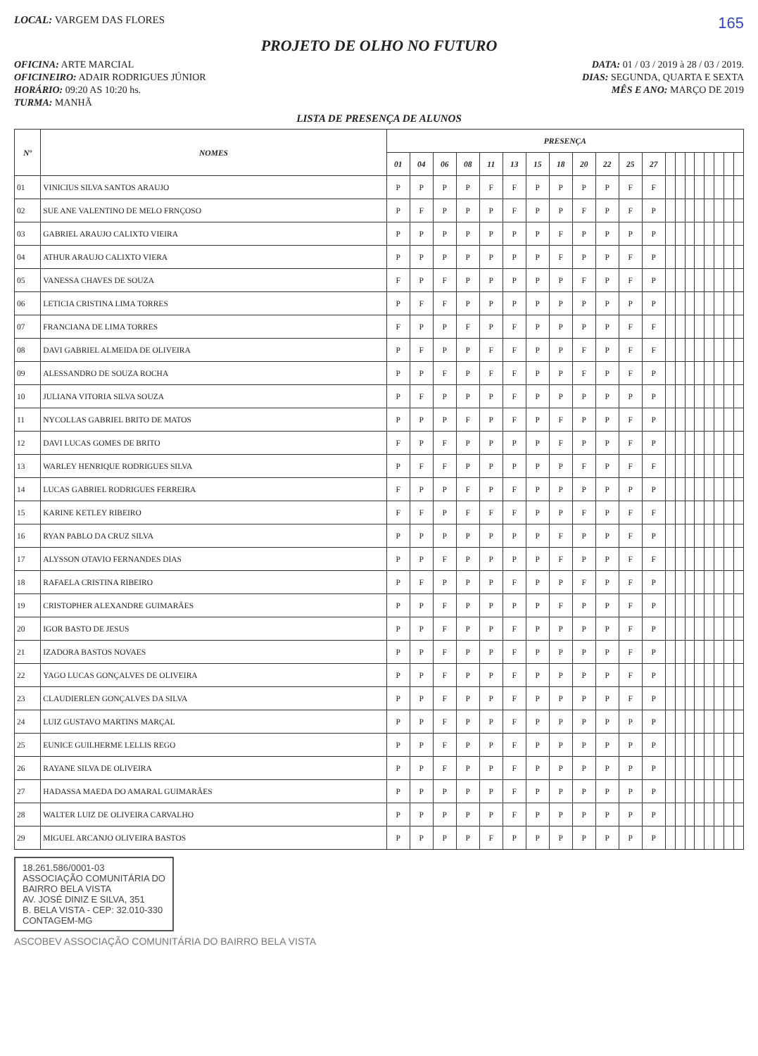LOCAL: VARGEM DAS FLORES
165
PROJETO DE OLHO NO FUTURO
OFICINA: ARTE MARCIAL DATA: 01 / 03 / 2019 à 28 / 03 / 2019.
OFICINEIRO: ADAIR RODRIGUES JÚNIOR DIAS: SEGUNDA, QUARTA E SEXTA
HORÁRIO: 09:20 AS 10:20 hs. MÊS E ANO: MARÇO DE 2019
TURMA: MANHÃ
LISTA DE PRESENÇA DE ALUNOS
| Nº | NOMES | PRESENÇA | | | | | | | | | | | | | | | | | | | |
| --- | --- | --- | --- | --- | --- | --- | --- | --- | --- | --- | --- | --- | --- | --- | --- | --- | --- | --- | --- | --- | --- |
| | | 01 | 04 | 06 | 08 | 11 | 13 | 15 | 18 | 20 | 22 | 25 | 27 | | | | | | | | |
| 01 | VINICIUS SILVA SANTOS ARAUJO | P | P | P | P | F | F | P | P | P | P | F | F | | | | | | | | |
| 02 | SUE ANE VALENTINO DE MELO FRNÇOSO | P | F | P | P | P | F | P | P | F | P | F | P | | | | | | | | |
| 03 | GABRIEL ARAUJO CALIXTO VIEIRA | P | P | P | P | P | P | P | F | P | P | P | P | | | | | | | | |
| 04 | ATHUR ARAUJO CALIXTO VIERA | P | P | P | P | P | P | P | F | P | P | F | P | | | | | | | | |
| 05 | VANESSA CHAVES DE SOUZA | F | P | F | P | P | P | P | P | F | P | F | P | | | | | | | | |
| 06 | LETICIA CRISTINA LIMA TORRES | P | F | F | P | P | P | P | P | P | P | P | P | | | | | | | | |
| 07 | FRANCIANA DE LIMA TORRES | F | P | P | F | P | F | P | P | P | P | F | F | | | | | | | | |
| 08 | DAVI GABRIEL ALMEIDA DE OLIVEIRA | P | F | P | P | F | F | P | P | F | P | F | F | | | | | | | | |
| 09 | ALESSANDRO DE SOUZA ROCHA | P | P | F | P | F | F | P | P | F | P | F | P | | | | | | | | |
| 10 | JULIANA VITORIA SILVA SOUZA | P | F | P | P | P | F | P | P | P | P | P | P | | | | | | | | |
| 11 | NYCOLLAS GABRIEL BRITO DE MATOS | P | P | P | F | P | F | P | F | P | P | F | P | | | | | | | | |
| 12 | DAVI LUCAS GOMES DE BRITO | F | P | F | P | P | P | P | F | P | P | F | P | | | | | | | | |
| 13 | WARLEY HENRIQUE RODRIGUES SILVA | P | F | F | P | P | P | P | P | F | P | F | F | | | | | | | | |
| 14 | LUCAS GABRIEL RODRIGUES FERREIRA | F | P | P | F | P | F | P | P | P | P | P | P | | | | | | | | |
| 15 | KARINE KETLEY RIBEIRO | F | F | P | F | F | F | P | P | F | P | F | F | | | | | | | | |
| 16 | RYAN PABLO DA CRUZ SILVA | P | P | P | P | P | P | P | F | P | P | F | P | | | | | | | | |
| 17 | ALYSSON OTAVIO FERNANDES DIAS | P | P | F | P | P | P | P | F | P | P | F | F | | | | | | | | |
| 18 | RAFAELA CRISTINA RIBEIRO | P | F | P | P | P | F | P | P | F | P | F | P | | | | | | | | |
| 19 | CRISTOPHER ALEXANDRE GUIMARÃES | P | P | F | P | P | P | P | F | P | P | F | P | | | | | | | | |
| 20 | IGOR BASTO DE JESUS | P | P | F | P | P | F | P | P | P | P | F | P | | | | | | | | |
| 21 | IZADORA BASTOS NOVAES | P | P | F | P | P | F | P | P | P | P | F | P | | | | | | | | |
| 22 | YAGO LUCAS GONÇALVES DE OLIVEIRA | P | P | F | P | P | F | P | P | P | P | F | P | | | | | | | | |
| 23 | CLAUDIERLEN GONÇALVES DA SILVA | P | P | F | P | P | F | P | P | P | P | F | P | | | | | | | | |
| 24 | LUIZ GUSTAVO MARTINS MARÇAL | P | P | F | P | P | F | P | P | P | P | P | P | | | | | | | | |
| 25 | EUNICE GUILHERME LELLIS REGO | P | P | F | P | P | F | P | P | P | P | P | P | | | | | | | | |
| 26 | RAYANE SILVA DE OLIVEIRA | P | P | F | P | P | F | P | P | P | P | P | P | | | | | | | | |
| 27 | HADASSA MAEDA DO AMARAL GUIMARÃES | P | P | P | P | P | F | P | P | P | P | P | P | | | | | | | | |
| 28 | WALTER LUIZ DE OLIVEIRA CARVALHO | P | P | P | P | P | F | P | P | P | P | P | P | | | | | | | | |
| 29 | MIGUEL ARCANJO OLIVEIRA BASTOS | P | P | P | P | F | P | P | P | P | P | P | P | | | | | | | | |
18.261.586/0001-03
ASSOCIAÇÃO COMUNITÁRIA DO
BAIRRO BELA VISTA
AV. JOSÉ DINIZ E SILVA, 351
B. BELA VISTA - CEP: 32.010-330
CONTAGEM-MG
ASCOBEV ASSOCIAÇÃO COMUNITÁRIA DO BAIRRO BELA VISTA